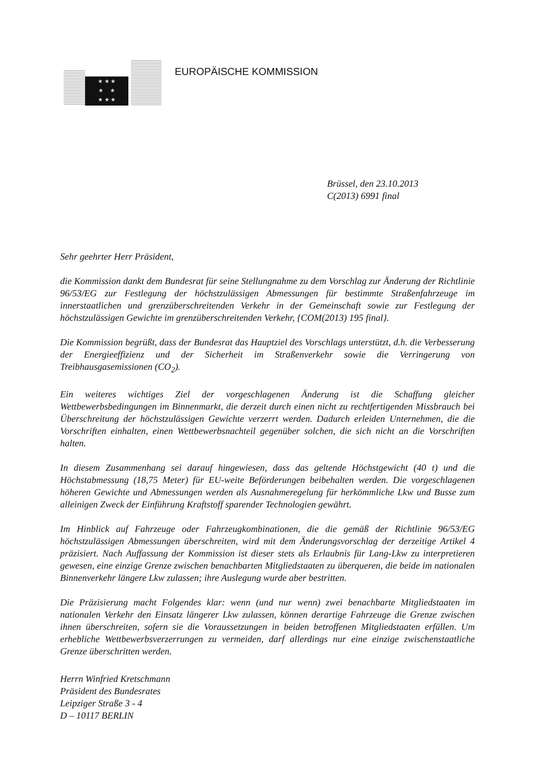★ ★ ★
★ ★
★ ★ ★
EUROPÄISCHE KOMMISSION
Brüssel, den 23.10.2013
C(2013) 6991 final
Sehr geehrter Herr Präsident,
die Kommission dankt dem Bundesrat für seine Stellungnahme zu dem Vorschlag zur Änderung der Richtlinie 96/53/EG zur Festlegung der höchstzulässigen Abmessungen für bestimmte Straßenfahrzeuge im innerstaatlichen und grenzüberschreitenden Verkehr in der Gemeinschaft sowie zur Festlegung der höchstzulässigen Gewichte im grenzüberschreitenden Verkehr, {COM(2013) 195 final}.
Die Kommission begrüßt, dass der Bundesrat das Hauptziel des Vorschlags unterstützt, d.h. die Verbesserung der Energieeffizienz und der Sicherheit im Straßenverkehr sowie die Verringerung von Treibhausgasemissionen (CO<sub>2</sub>).
Ein weiteres wichtiges Ziel der vorgeschlagenen Änderung ist die Schaffung gleicher Wettbewerbsbedingungen im Binnenmarkt, die derzeit durch einen nicht zu rechtfertigenden Missbrauch bei Überschreitung der höchstzulässigen Gewichte verzerrt werden. Dadurch erleiden Unternehmen, die die Vorschriften einhalten, einen Wettbewerbsnachteil gegenüber solchen, die sich nicht an die Vorschriften halten.
In diesem Zusammenhang sei darauf hingewiesen, dass das geltende Höchstgewicht (40 t) und die Höchstabmessung (18,75 Meter) für EU-weite Beförderungen beibehalten werden. Die vorgeschlagenen höheren Gewichte und Abmessungen werden als Ausnahmeregelung für herkömmliche Lkw und Busse zum alleinigen Zweck der Einführung Kraftstoff sparender Technologien gewährt.
Im Hinblick auf Fahrzeuge oder Fahrzeugkombinationen, die die gemäß der Richtlinie 96/53/EG höchstzulässigen Abmessungen überschreiten, wird mit dem Änderungsvorschlag der derzeitige Artikel 4 präzisiert. Nach Auffassung der Kommission ist dieser stets als Erlaubnis für Lang-Lkw zu interpretieren gewesen, eine einzige Grenze zwischen benachbarten Mitgliedstaaten zu überqueren, die beide im nationalen Binnenverkehr längere Lkw zulassen; ihre Auslegung wurde aber bestritten.
Die Präzisierung macht Folgendes klar: wenn (und nur wenn) zwei benachbarte Mitgliedstaaten im nationalen Verkehr den Einsatz längerer Lkw zulassen, können derartige Fahrzeuge die Grenze zwischen ihnen überschreiten, sofern sie die Voraussetzungen in beiden betroffenen Mitgliedstaaten erfüllen. Um erhebliche Wettbewerbsverzerrungen zu vermeiden, darf allerdings nur eine einzige zwischenstaatliche Grenze überschritten werden.
Herrn Winfried Kretschmann
Präsident des Bundesrates
Leipziger Straße 3 - 4
D – 10117 BERLIN